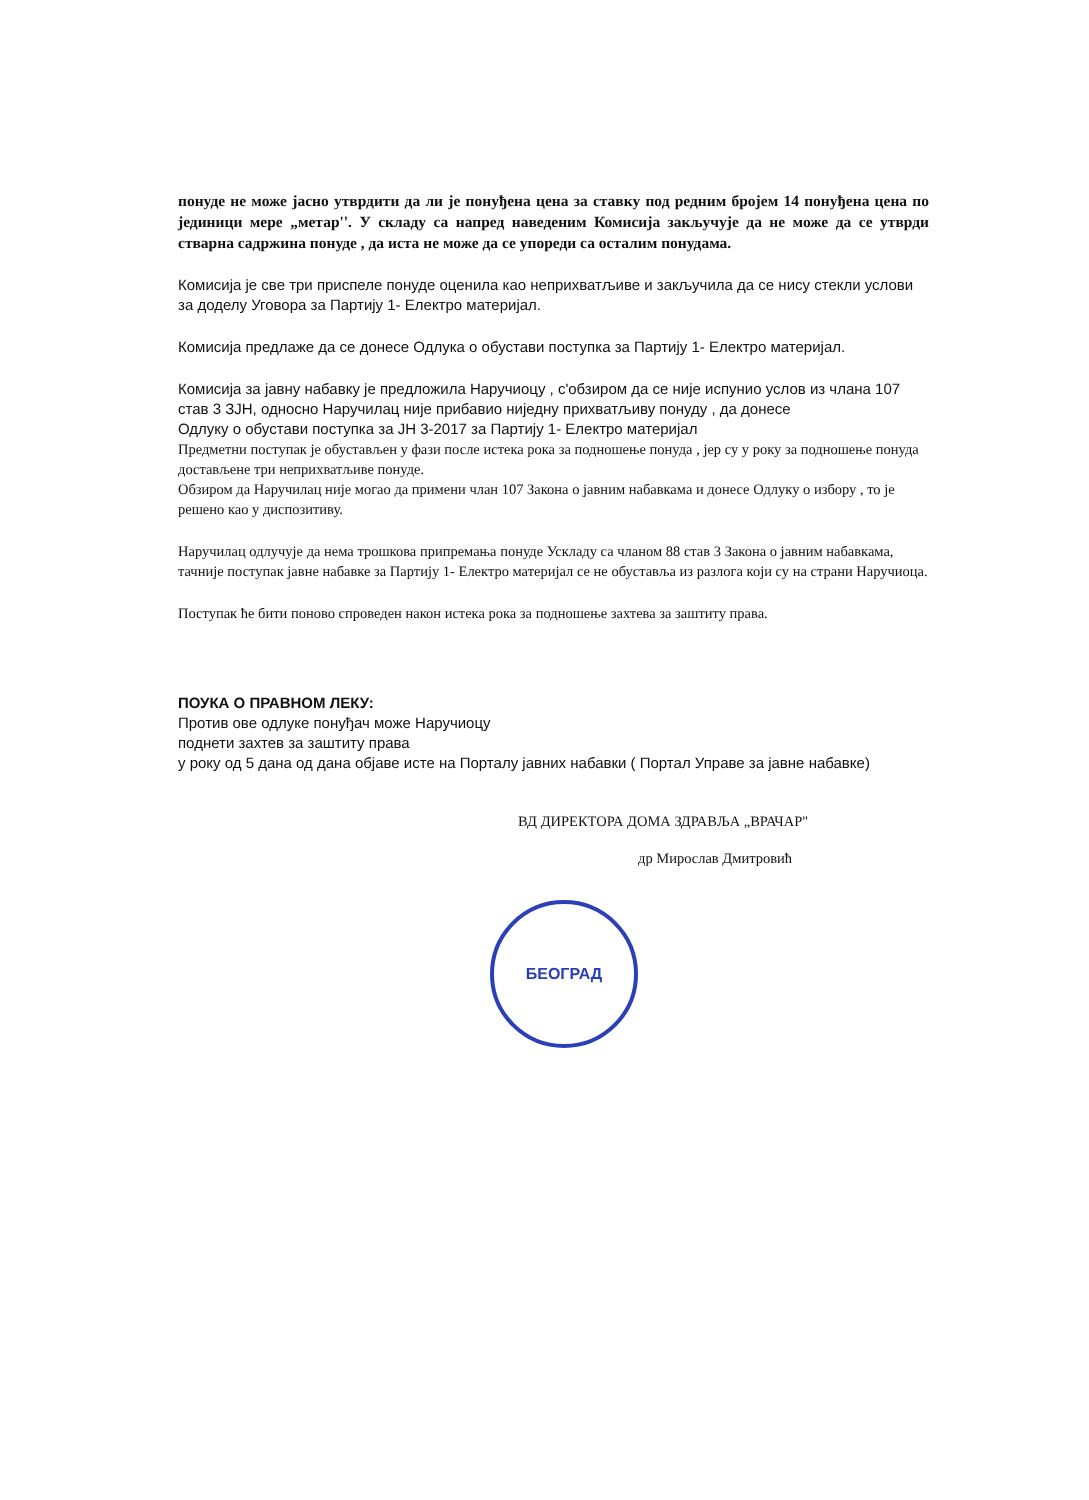понуде не може јасно утврдити да ли је понуђена цена за ставку под редним бројем 14 понуђена цена по јединици мере „метар''. У складу са напред наведеним Комисија закључује да не може да се утврди стварна садржина понуде , да иста не може да се упореди са осталим понудама.
Комисија је све три приспеле понуде оценила као неприхватљиве и закључила да се нису стекли услови за доделу Уговора за Партију 1- Електро материјал.
Комисија предлаже да се донесе Одлука о обустави поступка за Партију 1- Електро материјал.
Комисија за јавну набавку је предложила Наручиоцу , с'обзиром да се није испунио услов из члана 107 став 3 ЗЈН, односно Наручилац није прибавио ниједну прихватљиву понуду , да донесе
Одлуку о обустави поступка за ЈН 3-2017 за Партију 1- Електро материјал
Предметни поступак је обустављен у фази после истека рока за подношење понуда , јер су у року за подношење понуда достављене три неприхватљиве понуде.
Обзиром да Наручилац није могао да примени члан 107 Закона о јавним набавкама и донесе Одлуку о избору , то је решено као у диспозитиву.
Наручилац одлучује да нема трошкова припремања понуде Ускладу са чланом 88 став 3 Закона о јавним набавкама, тачније поступак јавне набавке за Партију 1- Електро материјал се не обуставља из разлога који су на страни Наручиоца.
Поступак ће бити поново спроведен након истека рока за подношење захтева за заштиту права.
ПОУКА О ПРАВНОМ ЛЕКУ:
Против ове одлуке понуђач може Наручиоцу
поднети захтев за заштиту права
у року од 5 дана од дана објаве исте на Порталу јавних набавки ( Портал Управе за јавне набавке)
ВД ДИРЕКТОРА ДОМА ЗДРАВЉА „ВРАЧАР"
др Мирослав Дмитровић
БЕОГРАД